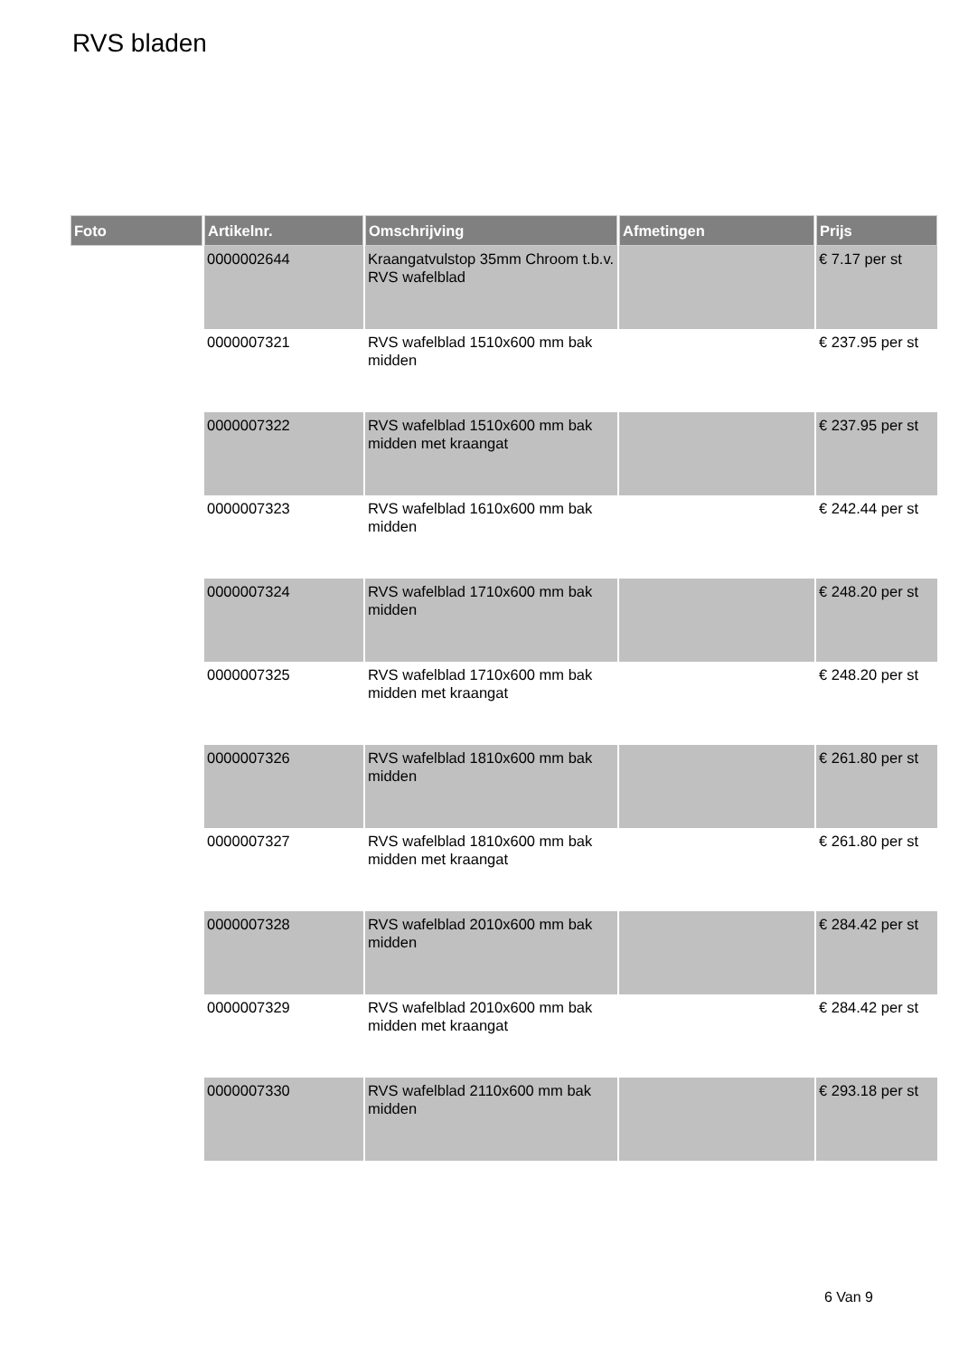RVS bladen
| Foto | Artikelnr. | Omschrijving | Afmetingen | Prijs |
| --- | --- | --- | --- | --- |
| | 0000002644 | Kraangatvulstop 35mm Chroom t.b.v. RVS wafelblad | | € 7.17 per st |
| | 0000007321 | RVS wafelblad 1510x600 mm bak midden | | € 237.95 per st |
| | 0000007322 | RVS wafelblad 1510x600 mm bak midden met kraangat | | € 237.95 per st |
| | 0000007323 | RVS wafelblad 1610x600 mm bak midden | | € 242.44 per st |
| | 0000007324 | RVS wafelblad 1710x600 mm bak midden | | € 248.20 per st |
| | 0000007325 | RVS wafelblad 1710x600 mm bak midden met kraangat | | € 248.20 per st |
| | 0000007326 | RVS wafelblad 1810x600 mm bak midden | | € 261.80 per st |
| | 0000007327 | RVS wafelblad 1810x600 mm bak midden met kraangat | | € 261.80 per st |
| | 0000007328 | RVS wafelblad 2010x600 mm bak midden | | € 284.42 per st |
| | 0000007329 | RVS wafelblad 2010x600 mm bak midden met kraangat | | € 284.42 per st |
| | 0000007330 | RVS wafelblad 2110x600 mm bak midden | | € 293.18 per st |
6 Van 9